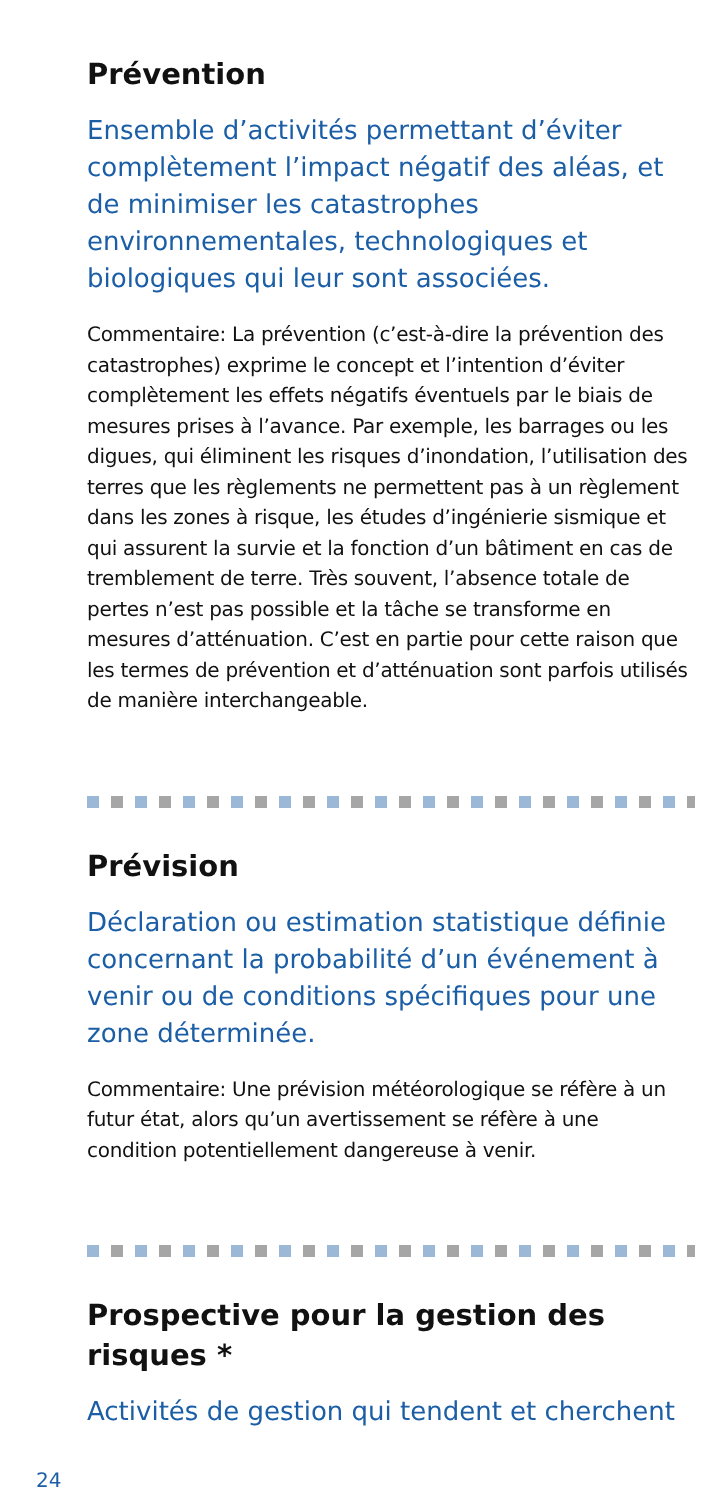Prévention
Ensemble d’activités permettant d’éviter complètement l’impact négatif des aléas, et de minimiser les catastrophes environnementales, technologiques et biologiques qui leur sont associées.
Commentaire: La prévention (c’est-à-dire la prévention des catastrophes) exprime le concept et l’intention d’éviter complètement les effets négatifs éventuels par le biais de mesures prises à l’avance. Par exemple, les barrages ou les digues, qui éliminent les risques d’inondation, l’utilisation des terres que les règlements ne permettent pas à un règlement dans les zones à risque, les études d’ingénierie sismique et qui assurent la survie et la fonction d’un bâtiment en cas de tremblement de terre. Très souvent, l’absence totale de pertes n’est pas possible et la tâche se transforme en mesures d’atténuation. C’est en partie pour cette raison que les termes de prévention et d’atténuation sont parfois utilisés de manière interchangeable.
Prévision
Déclaration ou estimation statistique définie concernant la probabilité d’un événement à venir ou de conditions spécifiques pour une zone déterminée.
Commentaire: Une prévision météorologique se réfère à un futur état, alors qu’un avertissement se réfère à une condition potentiellement dangereuse à venir.
Prospective pour la gestion des risques *
Activités de gestion qui tendent et cherchent
24